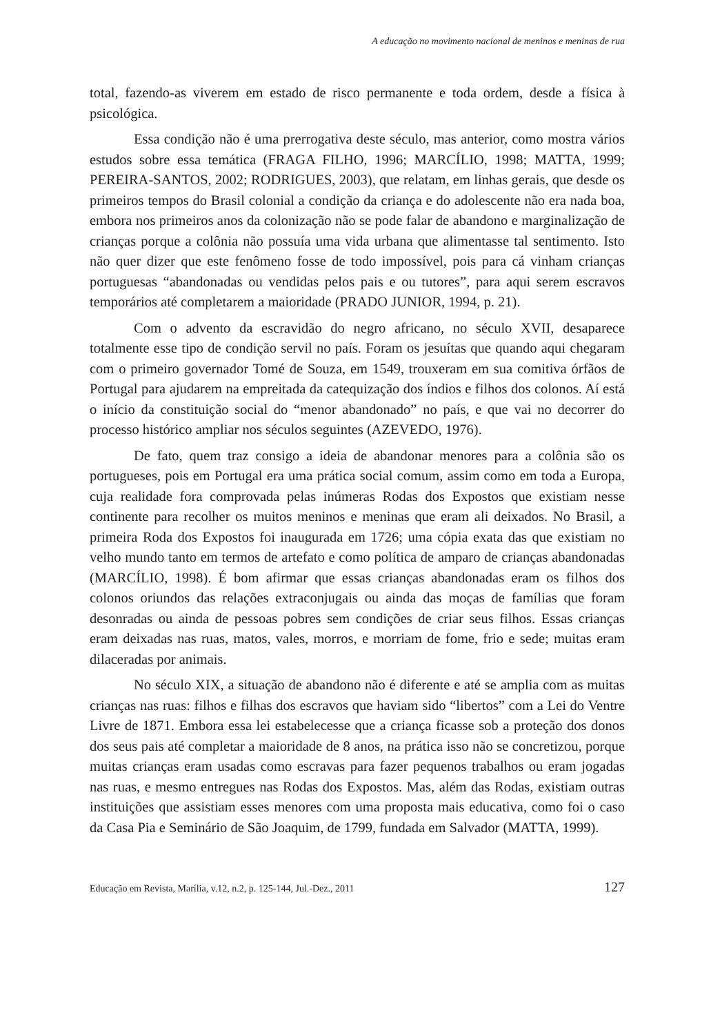A educação no movimento nacional de meninos e meninas de rua
total, fazendo-as viverem em estado de risco permanente e toda ordem, desde a física à psicológica.
Essa condição não é uma prerrogativa deste século, mas anterior, como mostra vários estudos sobre essa temática (FRAGA FILHO, 1996; MARCÍLIO, 1998; MATTA, 1999; PEREIRA-SANTOS, 2002; RODRIGUES, 2003), que relatam, em linhas gerais, que desde os primeiros tempos do Brasil colonial a condição da criança e do adolescente não era nada boa, embora nos primeiros anos da colonização não se pode falar de abandono e marginalização de crianças porque a colônia não possuía uma vida urbana que alimentasse tal sentimento. Isto não quer dizer que este fenômeno fosse de todo impossível, pois para cá vinham crianças portuguesas “abandonadas ou vendidas pelos pais e ou tutores”, para aqui serem escravos temporários até completarem a maioridade (PRADO JUNIOR, 1994, p. 21).
Com o advento da escravidão do negro africano, no século XVII, desaparece totalmente esse tipo de condição servil no país. Foram os jesuítas que quando aqui chegaram com o primeiro governador Tomé de Souza, em 1549, trouxeram em sua comitiva órfãos de Portugal para ajudarem na empreitada da catequização dos índios e filhos dos colonos. Aí está o início da constituição social do “menor abandonado” no país, e que vai no decorrer do processo histórico ampliar nos séculos seguintes (AZEVEDO, 1976).
De fato, quem traz consigo a ideia de abandonar menores para a colônia são os portugueses, pois em Portugal era uma prática social comum, assim como em toda a Europa, cuja realidade fora comprovada pelas inúmeras Rodas dos Expostos que existiam nesse continente para recolher os muitos meninos e meninas que eram ali deixados. No Brasil, a primeira Roda dos Expostos foi inaugurada em 1726; uma cópia exata das que existiam no velho mundo tanto em termos de artefato e como política de amparo de crianças abandonadas (MARCÍLIO, 1998). É bom afirmar que essas crianças abandonadas eram os filhos dos colonos oriundos das relações extraconjugais ou ainda das moças de famílias que foram desonradas ou ainda de pessoas pobres sem condições de criar seus filhos. Essas crianças eram deixadas nas ruas, matos, vales, morros, e morriam de fome, frio e sede; muitas eram dilaceradas por animais.
No século XIX, a situação de abandono não é diferente e até se amplia com as muitas crianças nas ruas: filhos e filhas dos escravos que haviam sido “libertos” com a Lei do Ventre Livre de 1871. Embora essa lei estabelecesse que a criança ficasse sob a proteção dos donos dos seus pais até completar a maioridade de 8 anos, na prática isso não se concretizou, porque muitas crianças eram usadas como escravas para fazer pequenos trabalhos ou eram jogadas nas ruas, e mesmo entregues nas Rodas dos Expostos. Mas, além das Rodas, existiam outras instituições que assistiam esses menores com uma proposta mais educativa, como foi o caso da Casa Pia e Seminário de São Joaquim, de 1799, fundada em Salvador (MATTA, 1999).
Educação em Revista, Marília, v.12, n.2, p. 125-144, Jul.-Dez., 2011 127